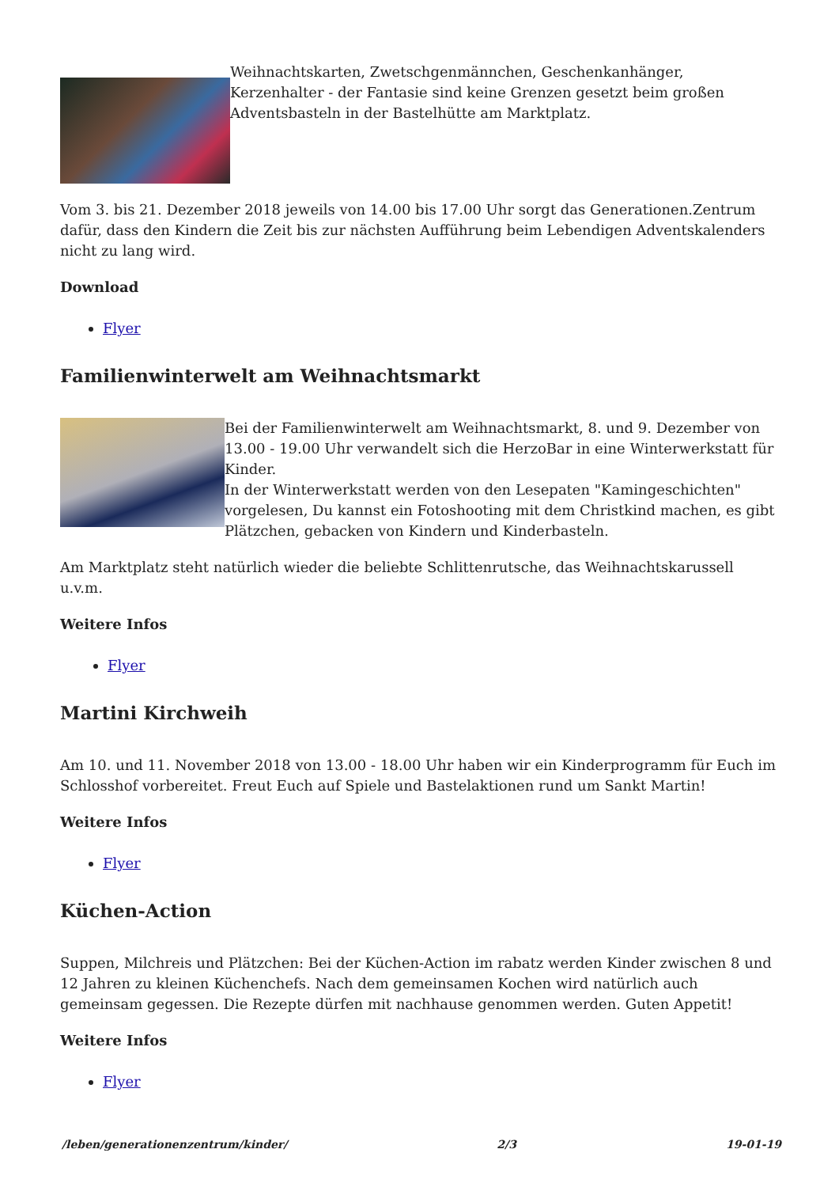Weihnachtskarten, Zwetschgenmännchen, Geschenkanhänger, Kerzenhalter - der Fantasie sind keine Grenzen gesetzt beim großen Adventsbasteln in der Bastelhütte am Marktplatz.
Vom 3. bis 21. Dezember 2018 jeweils von 14.00 bis 17.00 Uhr sorgt das Generationen.Zentrum dafür, dass den Kindern die Zeit bis zur nächsten Aufführung beim Lebendigen Adventskalenders nicht zu lang wird.
Download
Flyer
Familienwinterwelt am Weihnachtsmarkt
Bei der Familienwinterwelt am Weihnachtsmarkt, 8. und 9. Dezember von 13.00 - 19.00 Uhr verwandelt sich die HerzoBar in eine Winterwerkstatt für Kinder.
In der Winterwerkstatt werden von den Lesepaten "Kamingeschichten" vorgelesen, Du kannst ein Fotoshooting mit dem Christkind machen, es gibt Plätzchen, gebacken von Kindern und Kinderbasteln.
Am Marktplatz steht natürlich wieder die beliebte Schlittenrutsche, das Weihnachtskarussell u.v.m.
Weitere Infos
Flyer
Martini Kirchweih
Am 10. und 11. November 2018 von 13.00 - 18.00 Uhr haben wir ein Kinderprogramm für Euch im Schlosshof vorbereitet. Freut Euch auf Spiele und Bastelaktionen rund um Sankt Martin!
Weitere Infos
Flyer
Küchen-Action
Suppen, Milchreis und Plätzchen: Bei der Küchen-Action im rabatz werden Kinder zwischen 8 und 12 Jahren zu kleinen Küchenchefs. Nach dem gemeinsamen Kochen wird natürlich auch gemeinsam gegessen. Die Rezepte dürfen mit nachhause genommen werden. Guten Appetit!
Weitere Infos
Flyer
/leben/generationenzentrum/kinder/ 2/3 19-01-19